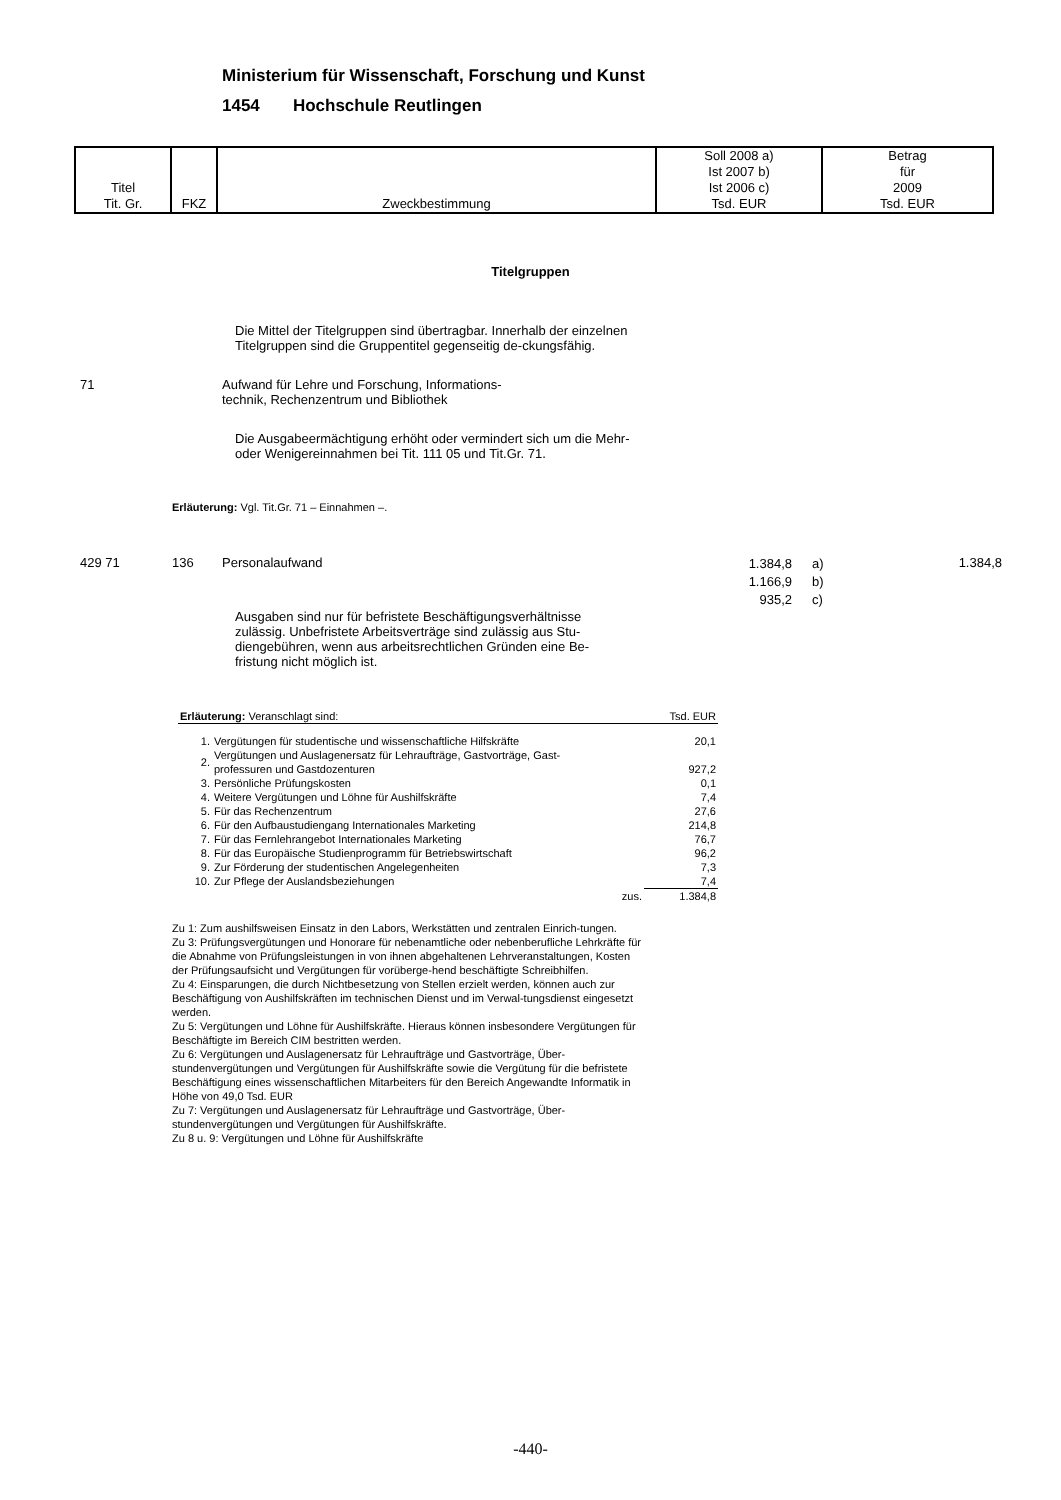Ministerium für Wissenschaft, Forschung und Kunst
1454 Hochschule Reutlingen
| Titel Tit. Gr. | FKZ | Zweckbestimmung | Soll 2008 a) Ist 2007 b) Ist 2006 c) Tsd. EUR | Betrag für 2009 Tsd. EUR |
Titelgruppen
Die Mittel der Titelgruppen sind übertragbar. Innerhalb der einzelnen Titelgruppen sind die Gruppentitel gegenseitig de-ckungsfähig.
71 Aufwand für Lehre und Forschung, Informations-
technik, Rechenzentrum und Bibliothek
Die Ausgabeermächtigung erhöht oder vermindert sich um die Mehr- oder Wenigereinnahmen bei Tit. 111 05 und Tit.Gr. 71.
Erläuterung: Vgl. Tit.Gr. 71 – Einnahmen –.
429 71 136 Personalaufwand
1.384,8
1.166,9
935,2
a)
b)
c)
1.384,8
Ausgaben sind nur für befristete Beschäftigungsverhältnisse zulässig. Unbefristete Arbeitsverträge sind zulässig aus Stu-diengebühren, wenn aus arbeitsrechtlichen Gründen eine Be-fristung nicht möglich ist.
| Erläuterung: Veranschlagt sind: | | | Tsd. EUR |
| 1. | Vergütungen für studentische und wissenschaftliche Hilfskräfte | | 20,1 |
| 2. | Vergütungen und Auslagenersatz für Lehraufträge, Gastvorträge, Gast- professuren und Gastdozenturen | | 927,2 |
| 3. | Persönliche Prüfungskosten | | 0,1 |
| 4. | Weitere Vergütungen und Löhne für Aushilfskräfte | | 7,4 |
| 5. | Für das Rechenzentrum | | 27,6 |
| 6. | Für den Aufbaustudiengang Internationales Marketing | | 214,8 |
| 7. | Für das Fernlehrangebot Internationales Marketing | | 76,7 |
| 8. | Für das Europäische Studienprogramm für Betriebswirtschaft | | 96,2 |
| 9. | Zur Förderung der studentischen Angelegenheiten | | 7,3 |
| 10. | Zur Pflege der Auslandsbeziehungen | | 7,4 |
| | | zus. | 1.384,8 |
Zu 1: Zum aushilfsweisen Einsatz in den Labors, Werkstätten und zentralen Einrich-tungen.
Zu 3: Prüfungsvergütungen und Honorare für nebenamtliche oder nebenberufliche Lehrkräfte für die Abnahme von Prüfungsleistungen in von ihnen abgehaltenen Lehrveranstaltungen, Kosten der Prüfungsaufsicht und Vergütungen für vorüberge-hend beschäftigte Schreibhilfen.
Zu 4: Einsparungen, die durch Nichtbesetzung von Stellen erzielt werden, können auch zur Beschäftigung von Aushilfskräften im technischen Dienst und im Verwal-tungsdienst eingesetzt werden.
Zu 5: Vergütungen und Löhne für Aushilfskräfte. Hieraus können insbesondere Vergütungen für Beschäftigte im Bereich CIM bestritten werden.
Zu 6: Vergütungen und Auslagenersatz für Lehraufträge und Gastvorträge, Über-stundenvergütungen und Vergütungen für Aushilfskräfte sowie die Vergütung für die befristete Beschäftigung eines wissenschaftlichen Mitarbeiters für den Bereich Angewandte Informatik in Höhe von 49,0 Tsd. EUR
Zu 7: Vergütungen und Auslagenersatz für Lehraufträge und Gastvorträge, Über-stundenvergütungen und Vergütungen für Aushilfskräfte.
Zu 8 u. 9: Vergütungen und Löhne für Aushilfskräfte
-440-